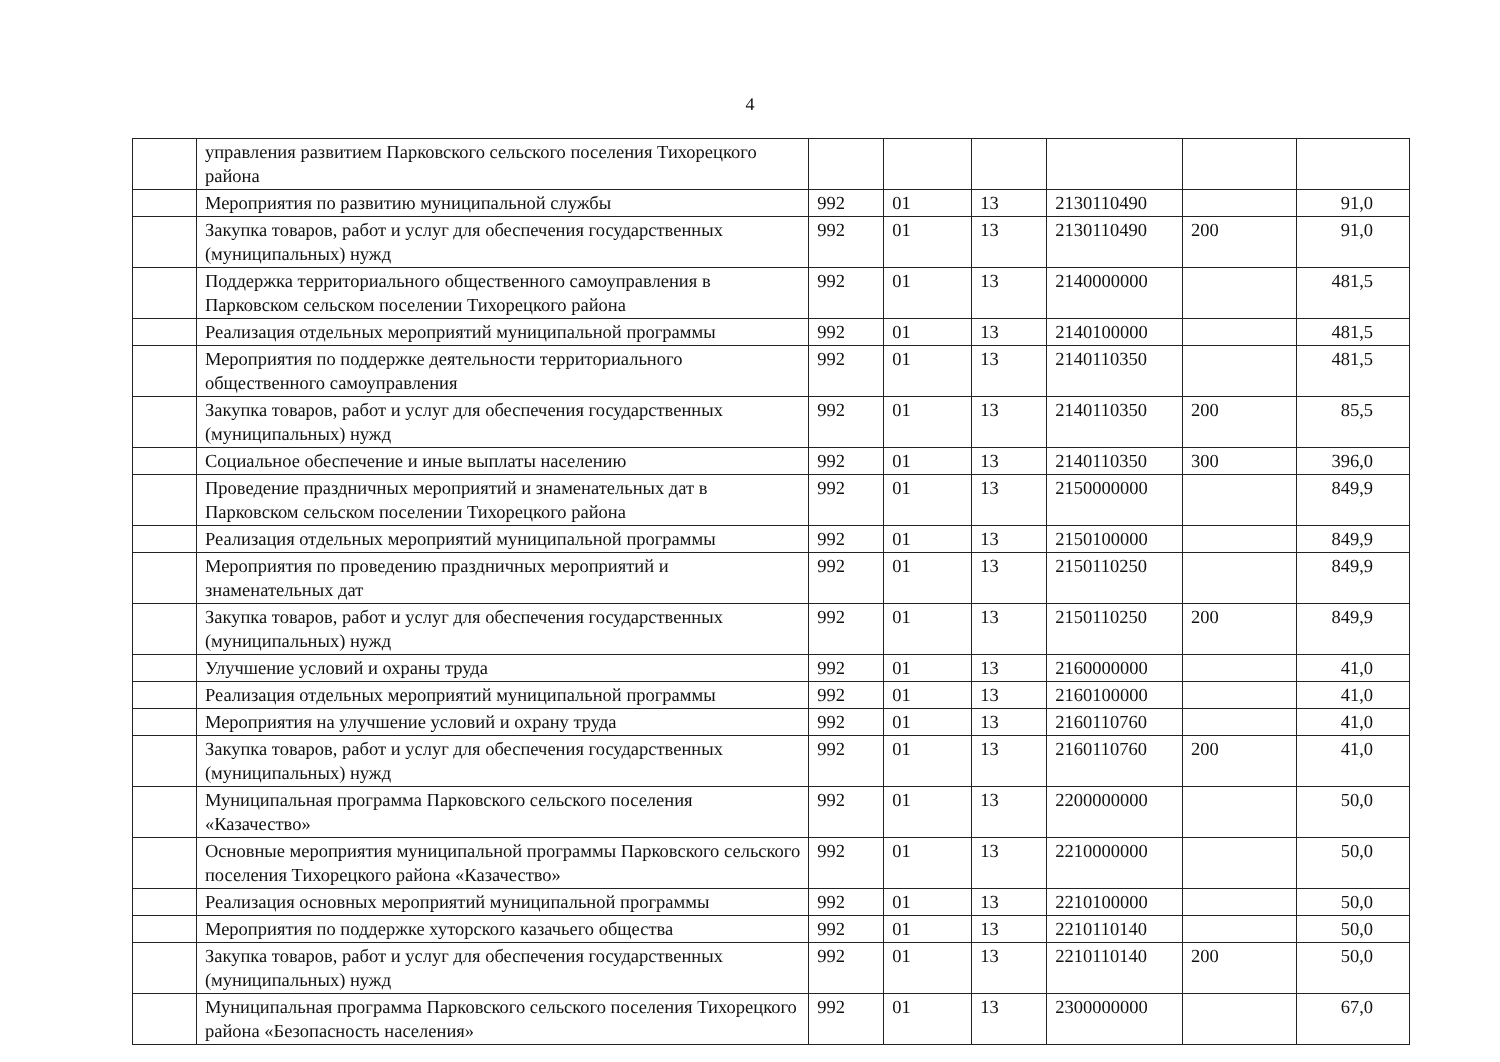4
| | управления развитием Парковского сельского поселения Тихорецкого района | | | | | | |
| | Мероприятия по развитию муниципальной службы | 992 | 01 | 13 | 2130110490 | | 91,0 |
| | Закупка товаров, работ и услуг для обеспечения государственных (муниципальных) нужд | 992 | 01 | 13 | 2130110490 | 200 | 91,0 |
| | Поддержка территориального общественного самоуправления в Парковском сельском поселении Тихорецкого района | 992 | 01 | 13 | 2140000000 | | 481,5 |
| | Реализация отдельных мероприятий муниципальной программы | 992 | 01 | 13 | 2140100000 | | 481,5 |
| | Мероприятия по поддержке деятельности территориального общественного самоуправления | 992 | 01 | 13 | 2140110350 | | 481,5 |
| | Закупка товаров, работ и услуг для обеспечения государственных (муниципальных) нужд | 992 | 01 | 13 | 2140110350 | 200 | 85,5 |
| | Социальное обеспечение и иные выплаты населению | 992 | 01 | 13 | 2140110350 | 300 | 396,0 |
| | Проведение праздничных мероприятий и знаменательных дат в Парковском сельском поселении Тихорецкого района | 992 | 01 | 13 | 2150000000 | | 849,9 |
| | Реализация отдельных мероприятий муниципальной программы | 992 | 01 | 13 | 2150100000 | | 849,9 |
| | Мероприятия по проведению праздничных мероприятий и знаменательных дат | 992 | 01 | 13 | 2150110250 | | 849,9 |
| | Закупка товаров, работ и услуг для обеспечения государственных (муниципальных) нужд | 992 | 01 | 13 | 2150110250 | 200 | 849,9 |
| | Улучшение условий и охраны труда | 992 | 01 | 13 | 2160000000 | | 41,0 |
| | Реализация отдельных мероприятий муниципальной программы | 992 | 01 | 13 | 2160100000 | | 41,0 |
| | Мероприятия на улучшение условий и охрану труда | 992 | 01 | 13 | 2160110760 | | 41,0 |
| | Закупка товаров, работ и услуг для обеспечения государственных (муниципальных) нужд | 992 | 01 | 13 | 2160110760 | 200 | 41,0 |
| | Муниципальная программа Парковского сельского поселения «Казачество» | 992 | 01 | 13 | 2200000000 | | 50,0 |
| | Основные мероприятия муниципальной программы Парковского сельского поселения Тихорецкого района «Казачество» | 992 | 01 | 13 | 2210000000 | | 50,0 |
| | Реализация основных мероприятий муниципальной программы | 992 | 01 | 13 | 2210100000 | | 50,0 |
| | Мероприятия по поддержке хуторского казачьего общества | 992 | 01 | 13 | 2210110140 | | 50,0 |
| | Закупка товаров, работ и услуг для обеспечения государственных (муниципальных) нужд | 992 | 01 | 13 | 2210110140 | 200 | 50,0 |
| | Муниципальная программа Парковского сельского поселения Тихорецкого района «Безопасность населения» | 992 | 01 | 13 | 2300000000 | | 67,0 |